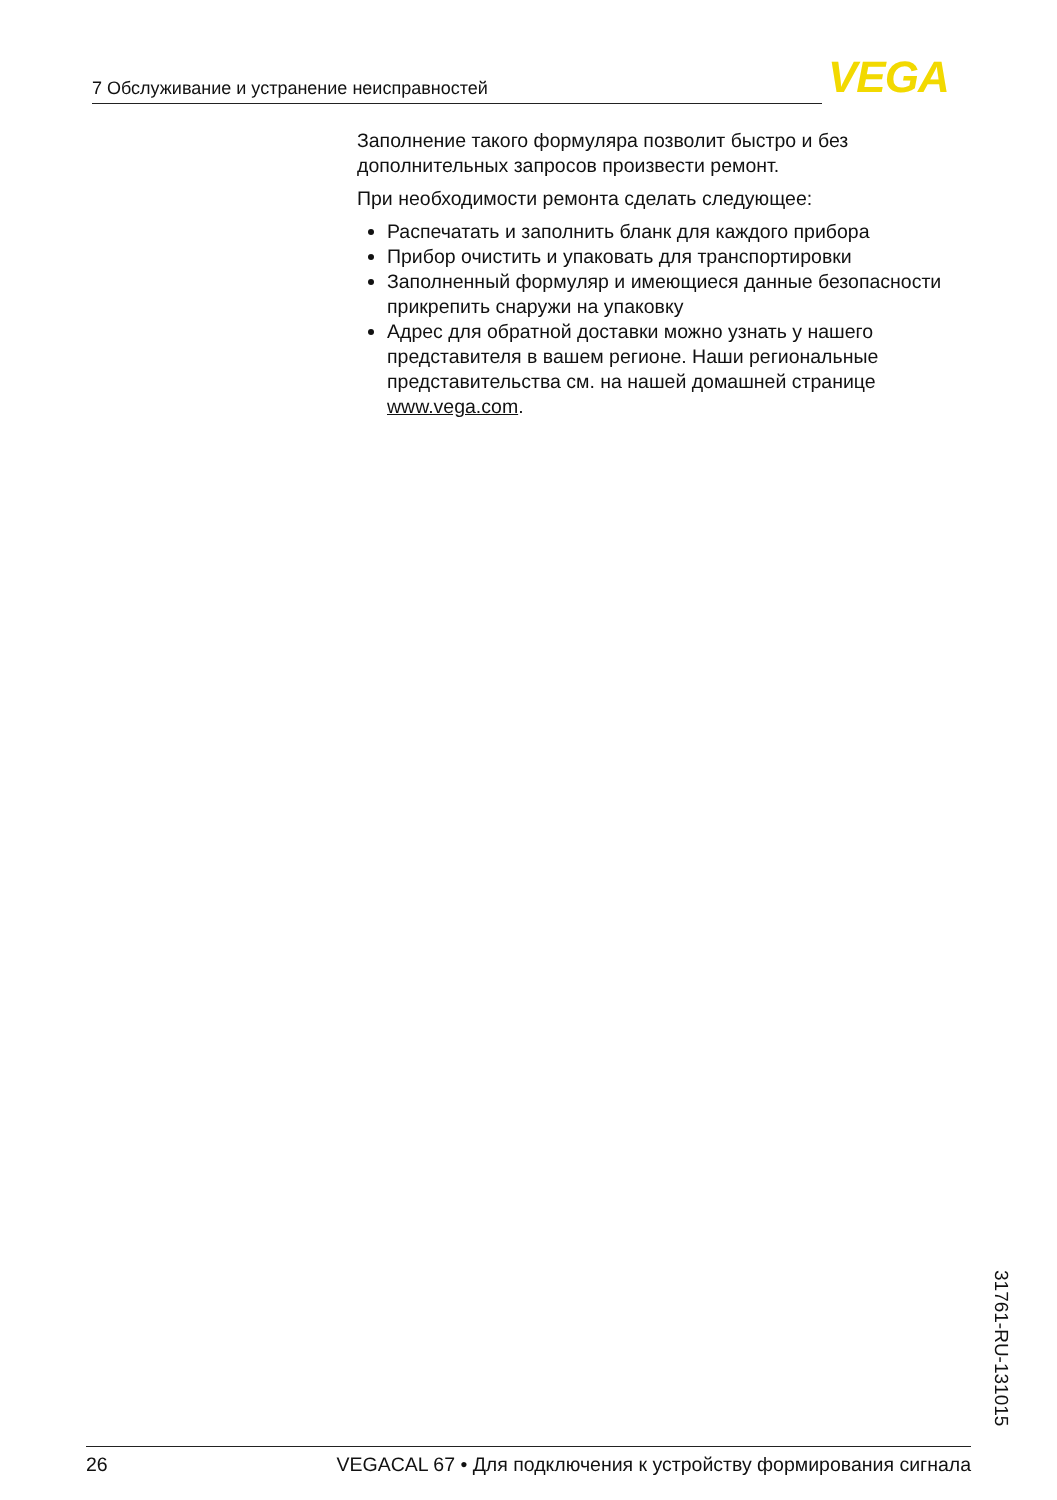7 Обслуживание и устранение неисправностей VEGA
Заполнение такого формуляра позволит быстро и без дополнительных запросов произвести ремонт.
При необходимости ремонта сделать следующее:
Распечатать и заполнить бланк для каждого прибора
Прибор очистить и упаковать для транспортировки
Заполненный формуляр и имеющиеся данные безопасности прикрепить снаружи на упаковку
Адрес для обратной доставки можно узнать у нашего представителя в вашем регионе. Наши региональные представительства см. на нашей домашней странице www.vega.com.
31761-RU-131015
26 VEGACAL 67 • Для подключения к устройству формирования сигнала